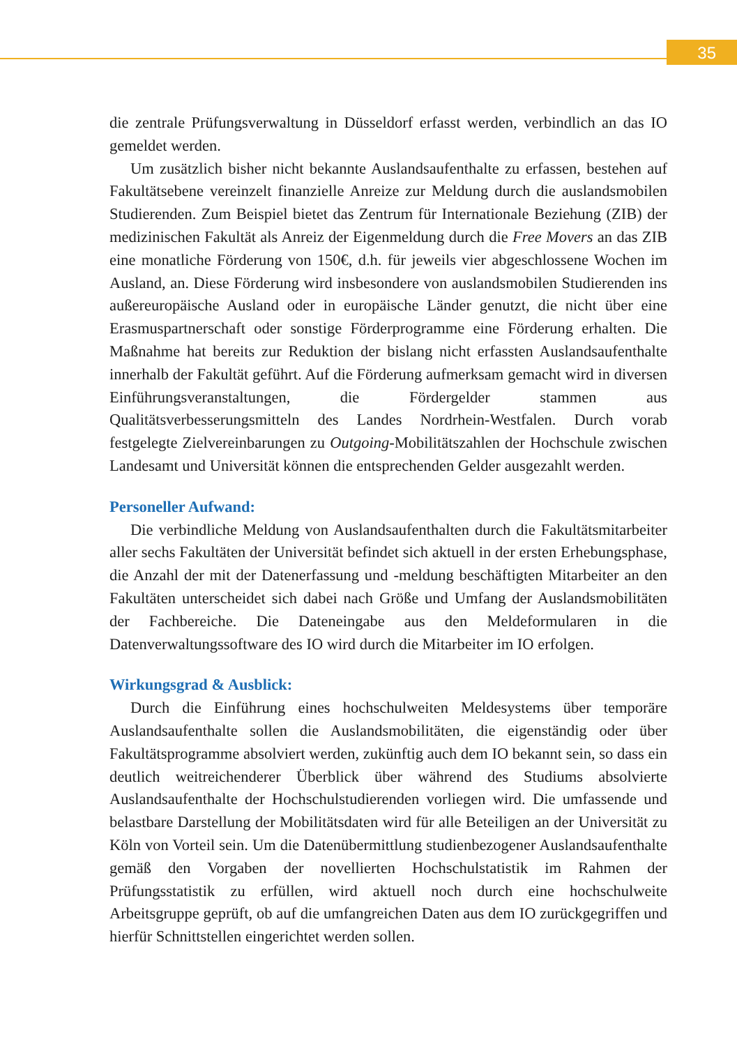35
die zentrale Prüfungsverwaltung in Düsseldorf erfasst werden, verbindlich an das IO gemeldet werden.
Um zusätzlich bisher nicht bekannte Auslandsaufenthalte zu erfassen, bestehen auf Fakultätsebene vereinzelt finanzielle Anreize zur Meldung durch die auslandsmobilen Studierenden. Zum Beispiel bietet das Zentrum für Internationale Beziehung (ZIB) der medizinischen Fakultät als Anreiz der Eigenmeldung durch die Free Movers an das ZIB eine monatliche Förderung von 150€, d.h. für jeweils vier abgeschlossene Wochen im Ausland, an. Diese Förderung wird insbesondere von auslandsmobilen Studierenden ins außereuropäische Ausland oder in europäische Länder genutzt, die nicht über eine Erasmuspartnerschaft oder sonstige Förderprogramme eine Förderung erhalten. Die Maßnahme hat bereits zur Reduktion der bislang nicht erfassten Auslandsaufenthalte innerhalb der Fakultät geführt. Auf die Förderung aufmerksam gemacht wird in diversen Einführungsveranstaltungen, die Fördergelder stammen aus Qualitätsverbesserungsmitteln des Landes Nordrhein-Westfalen. Durch vorab festgelegte Zielvereinbarungen zu Outgoing-Mobilitätszahlen der Hochschule zwischen Landesamt und Universität können die entsprechenden Gelder ausgezahlt werden.
Personeller Aufwand:
Die verbindliche Meldung von Auslandsaufenthalten durch die Fakultätsmitarbeiter aller sechs Fakultäten der Universität befindet sich aktuell in der ersten Erhebungsphase, die Anzahl der mit der Datenerfassung und -meldung beschäftigten Mitarbeiter an den Fakultäten unterscheidet sich dabei nach Größe und Umfang der Auslandsmobilitäten der Fachbereiche. Die Dateneingabe aus den Meldeformularen in die Datenverwaltungssoftware des IO wird durch die Mitarbeiter im IO erfolgen.
Wirkungsgrad & Ausblick:
Durch die Einführung eines hochschulweiten Meldesystems über temporäre Auslandsaufenthalte sollen die Auslandsmobilitäten, die eigenständig oder über Fakultätsprogramme absolviert werden, zukünftig auch dem IO bekannt sein, so dass ein deutlich weitreichenderer Überblick über während des Studiums absolvierte Auslandsaufenthalte der Hochschulstudierenden vorliegen wird. Die umfassende und belastbare Darstellung der Mobilitätsdaten wird für alle Beteiligen an der Universität zu Köln von Vorteil sein. Um die Datenübermittlung studienbezogener Auslandsaufenthalte gemäß den Vorgaben der novellierten Hochschulstatistik im Rahmen der Prüfungsstatistik zu erfüllen, wird aktuell noch durch eine hochschulweite Arbeitsgruppe geprüft, ob auf die umfangreichen Daten aus dem IO zurückgegriffen und hierfür Schnittstellen eingerichtet werden sollen.